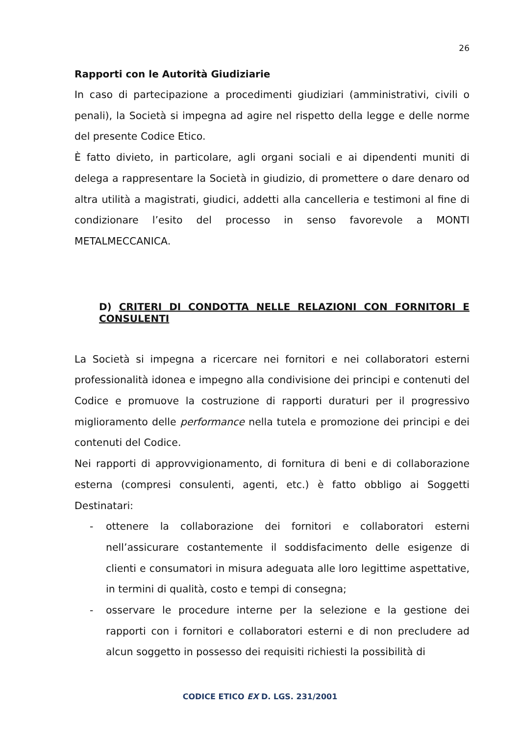26
Rapporti con le Autorità Giudiziarie
In caso di partecipazione a procedimenti giudiziari (amministrativi, civili o penali), la Società si impegna ad agire nel rispetto della legge e delle norme del presente Codice Etico.
È fatto divieto, in particolare, agli organi sociali e ai dipendenti muniti di delega a rappresentare la Società in giudizio, di promettere o dare denaro od altra utilità a magistrati, giudici, addetti alla cancelleria e testimoni al fine di condizionare l’esito del processo in senso favorevole a MONTI METALMECCANICA.
D) CRITERI DI CONDOTTA NELLE RELAZIONI CON FORNITORI E CONSULENTI
La Società si impegna a ricercare nei fornitori e nei collaboratori esterni professionalità idonea e impegno alla condivisione dei principi e contenuti del Codice e promuove la costruzione di rapporti duraturi per il progressivo miglioramento delle performance nella tutela e promozione dei principi e dei contenuti del Codice.
Nei rapporti di approvvigionamento, di fornitura di beni e di collaborazione esterna (compresi consulenti, agenti, etc.) è fatto obbligo ai Soggetti Destinatari:
- ottenere la collaborazione dei fornitori e collaboratori esterni nell’assicurare costantemente il soddisfacimento delle esigenze di clienti e consumatori in misura adeguata alle loro legittime aspettative, in termini di qualità, costo e tempi di consegna;
- osservare le procedure interne per la selezione e la gestione dei rapporti con i fornitori e collaboratori esterni e di non precludere ad alcun soggetto in possesso dei requisiti richiesti la possibilità di
CODICE ETICO EX D. LGS. 231/2001